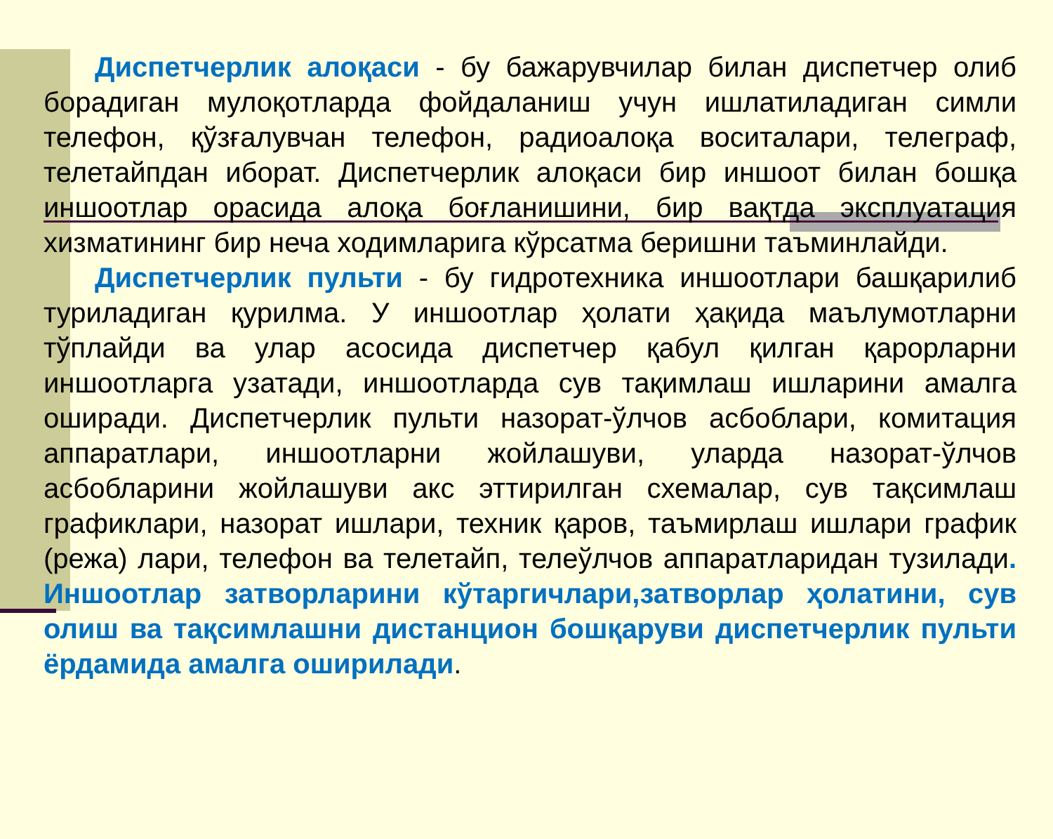Диспетчерлик алоқаси - бу бажарувчилар билан диспетчер олиб борадиган мулоқотларда фойдаланиш учун ишлатиладиган симли телефон, қўзғалувчан телефон, радиоалоқа воситалари, телеграф, телетайпдан иборат. Диспетчерлик алоқаси бир иншоот билан бошқа иншоотлар орасида алоқа боғланишини, бир вақтда эксплуатация хизматининг бир неча ходимларига кўрсатма беришни таъминлайди.
Диспетчерлик пульти - бу гидротехника иншоотлари башқарилиб туриладиган қурилма. У иншоотлар ҳолати ҳақида маълумотларни тўплайди ва улар асосида диспетчер қабул қилган қарорларни иншоотларга узатади, иншоотларда сув тақимлаш ишларини амалга оширади. Диспетчерлик пульти назорат-ўлчов асбоблари, комитация аппаратлари, иншоотларни жойлашуви, уларда назорат-ўлчов асбобларини жойлашуви акс эттирилган схемалар, сув тақсимлаш графиклари, назорат ишлари, техник қаров, таъмирлаш ишлари график (режа) лари, телефон ва телетайп, телеўлчов аппаратларидан тузилади. Иншоотлар затворларини кўтаргичлари,затворлар ҳолатини, сув олиш ва тақсимлашни дистанцион бошқаруви диспетчерлик пульти ёрдамида амалга оширилади.